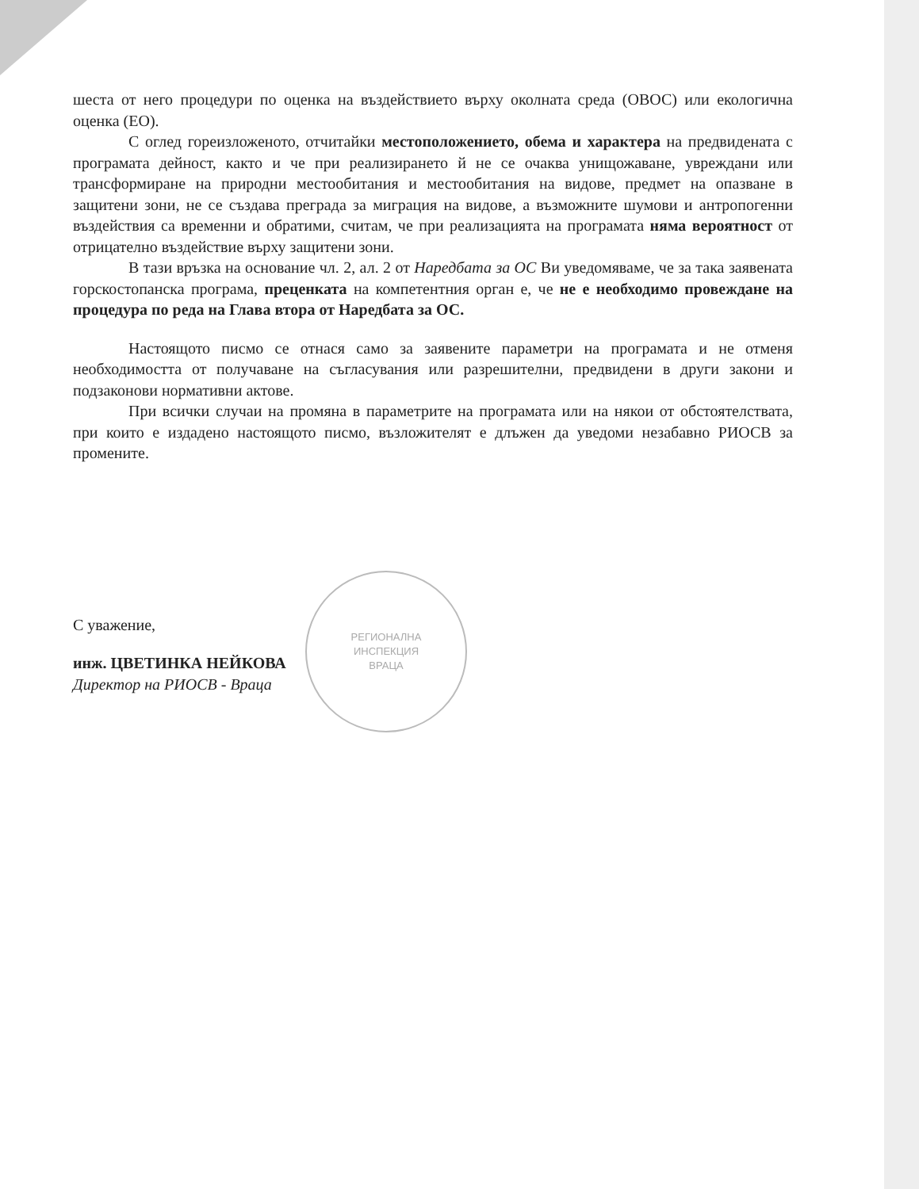РЕГИОНАЛНА
ИНСПЕКЦИЯ
ВРАЦА
шеста от него процедури по оценка на въздействието върху околната среда (ОВОС) или екологична оценка (ЕО).
С оглед гореизложеното, отчитайки местоположението, обема и характера на предвидената с програмата дейност, както и че при реализирането й не се очаква унищожаване, увреждани или трансформиране на природни местообитания и местообитания на видове, предмет на опазване в защитени зони, не се създава преграда за миграция на видове, а възможните шумови и антропогенни въздействия са временни и обратими, считам, че при реализацията на програмата няма вероятност от отрицателно въздействие върху защитени зони.
В тази връзка на основание чл. 2, ал. 2 от Наредбата за ОС Ви уведомяваме, че за така заявената горскостопанска програма, преценката на компетентния орган е, че не е необходимо провеждане на процедура по реда на Глава втора от Наредбата за ОС.
Настоящото писмо се отнася само за заявените параметри на програмата и не отменя необходимостта от получаване на съгласувания или разрешителни, предвидени в други закони и подзаконови нормативни актове.
При всички случаи на промяна в параметрите на програмата или на някои от обстоятелствата, при които е издадено настоящото писмо, възложителят е длъжен да уведоми незабавно РИОСВ за промените.
С уважение,
инж. ЦВЕТИНКА НЕЙКОВА
Директор на РИОСВ - Враца